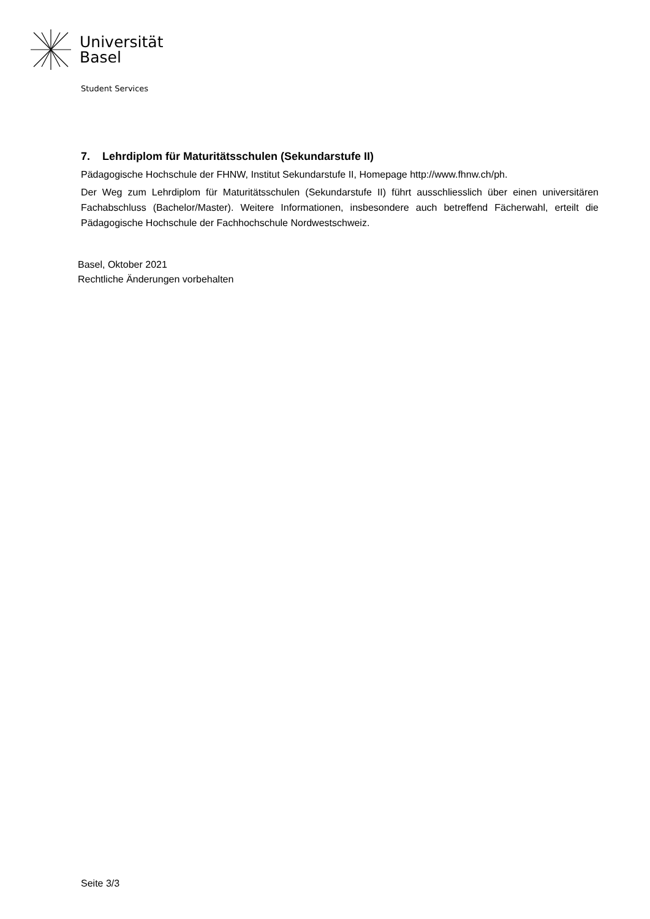Universität
Basel
Student Services
7. Lehrdiplom für Maturitätsschulen (Sekundarstufe II)
Pädagogische Hochschule der FHNW, Institut Sekundarstufe II, Homepage http://www.fhnw.ch/ph.
Der Weg zum Lehrdiplom für Maturitätsschulen (Sekundarstufe II) führt ausschliesslich über einen universitären Fachabschluss (Bachelor/Master). Weitere Informationen, insbesondere auch betreffend Fächerwahl, erteilt die Pädagogische Hochschule der Fachhochschule Nordwestschweiz.
Basel, Oktober 2021
Rechtliche Änderungen vorbehalten
Seite 3/3